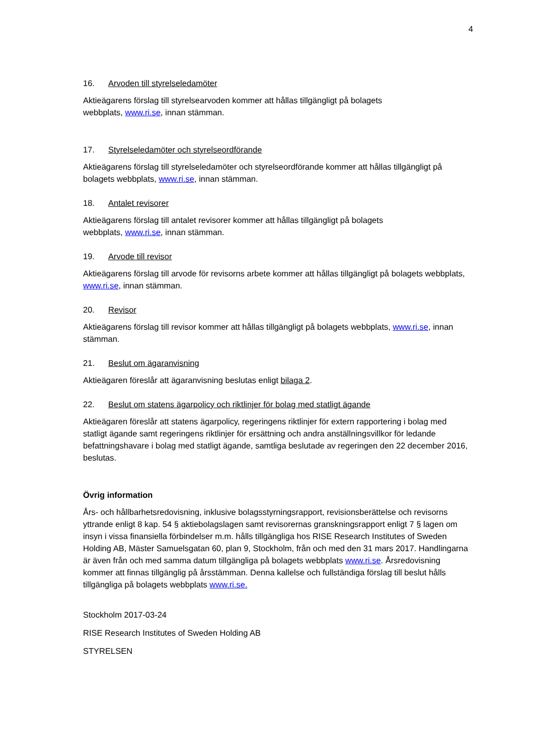4
16. Arvoden till styrelseledamöter
Aktieägarens förslag till styrelsearvoden kommer att hållas tillgängligt på bolagets
webbplats, www.ri.se, innan stämman.
17. Styrelseledamöter och styrelseordförande
Aktieägarens förslag till styrelseledamöter och styrelseordförande kommer att hållas tillgängligt på bolagets webbplats, www.ri.se, innan stämman.
18. Antalet revisorer
Aktieägarens förslag till antalet revisorer kommer att hållas tillgängligt på bolagets
webbplats, www.ri.se, innan stämman.
19. Arvode till revisor
Aktieägarens förslag till arvode för revisorns arbete kommer att hållas tillgängligt på bolagets webbplats, www.ri.se, innan stämman.
20. Revisor
Aktieägarens förslag till revisor kommer att hållas tillgängligt på bolagets webbplats, www.ri.se, innan stämman.
21. Beslut om ägaranvisning
Aktieägaren föreslår att ägaranvisning beslutas enligt bilaga 2.
22. Beslut om statens ägarpolicy och riktlinjer för bolag med statligt ägande
Aktieägaren föreslår att statens ägarpolicy, regeringens riktlinjer för extern rapportering i bolag med statligt ägande samt regeringens riktlinjer för ersättning och andra anställningsvillkor för ledande befattningshavare i bolag med statligt ägande, samtliga beslutade av regeringen den 22 december 2016, beslutas.
Övrig information
Års- och hållbarhetsredovisning, inklusive bolagsstyrningsrapport, revisionsberättelse och revisorns yttrande enligt 8 kap. 54 § aktiebolagslagen samt revisorernas granskningsrapport enligt 7 § lagen om insyn i vissa finansiella förbindelser m.m. hålls tillgängliga hos RISE Research Institutes of Sweden Holding AB, Mäster Samuelsgatan 60, plan 9, Stockholm, från och med den 31 mars 2017. Handlingarna är även från och med samma datum tillgängliga på bolagets webbplats www.ri.se. Årsredovisning kommer att finnas tillgänglig på årsstämman. Denna kallelse och fullständiga förslag till beslut hålls tillgängliga på bolagets webbplats www.ri.se.
Stockholm 2017-03-24
RISE Research Institutes of Sweden Holding AB
STYRELSEN